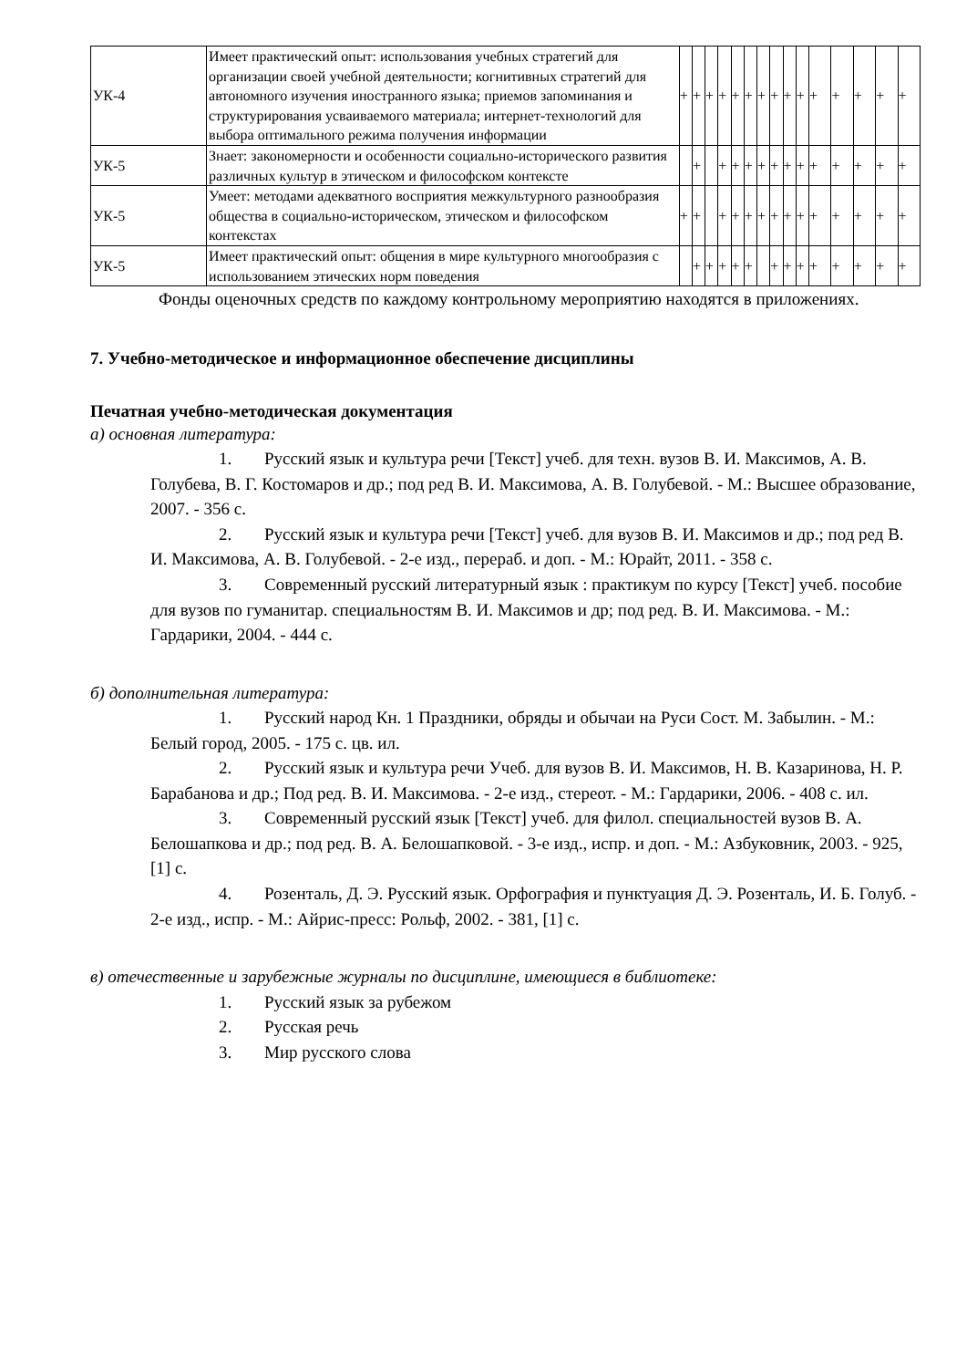| УК-4 | Имеет практический опыт: использования учебных стратегий для организации своей учебной деятельности; когнитивных стратегий для автономного изучения иностранного языка; приемов запоминания и структурирования усваиваемого материала; интернет-технологий для выбора оптимального режима получения информации | + | + | + | + | + | + | + | + | + | + | + | + | + | + | + |
| УК-5 | Знает: закономерности и особенности социально-исторического развития различных культур в этическом и философском контексте | | + | | + | + | + | + | + | + | + | + | + | + | + | + |
| УК-5 | Умеет: методами адекватного восприятия межкультурного разнообразия общества в социально-историческом, этическом и философском контекстах | + | + | | + | + | + | + | + | + | + | + | + | + | + | + |
| УК-5 | Имеет практический опыт: общения в мире культурного многообразия с использованием этических норм поведения | | + | + | + | + | + | | + | + | + | + | + | + | + | + |
Фонды оценочных средств по каждому контрольному мероприятию находятся в приложениях.
7. Учебно-методическое и информационное обеспечение дисциплины
Печатная учебно-методическая документация
а) основная литература:
1. Русский язык и культура речи [Текст] учеб. для техн. вузов В. И. Максимов, А. В. Голубева, В. Г. Костомаров и др.; под ред В. И. Максимова, А. В. Голубевой. - М.: Высшее образование, 2007. - 356 с.
2. Русский язык и культура речи [Текст] учеб. для вузов В. И. Максимов и др.; под ред В. И. Максимова, А. В. Голубевой. - 2-е изд., перераб. и доп. - М.: Юрайт, 2011. - 358 с.
3. Современный русский литературный язык : практикум по курсу [Текст] учеб. пособие для вузов по гуманитар. специальностям В. И. Максимов и др; под ред. В. И. Максимова. - М.: Гардарики, 2004. - 444 с.
б) дополнительная литература:
1. Русский народ Кн. 1 Праздники, обряды и обычаи на Руси Сост. М. Забылин. - М.: Белый город, 2005. - 175 с. цв. ил.
2. Русский язык и культура речи Учеб. для вузов В. И. Максимов, Н. В. Казаринова, Н. Р. Барабанова и др.; Под ред. В. И. Максимова. - 2-е изд., стереот. - М.: Гардарики, 2006. - 408 с. ил.
3. Современный русский язык [Текст] учеб. для филол. специальностей вузов В. А. Белошапкова и др.; под ред. В. А. Белошапковой. - 3-е изд., испр. и доп. - М.: Азбуковник, 2003. - 925,[1] с.
4. Розенталь, Д. Э. Русский язык. Орфография и пунктуация Д. Э. Розенталь, И. Б. Голуб. - 2-е изд., испр. - М.: Айрис-пресс: Рольф, 2002. - 381, [1] с.
в) отечественные и зарубежные журналы по дисциплине, имеющиеся в библиотеке:
1. Русский язык за рубежом
2. Русская речь
3. Мир русского слова